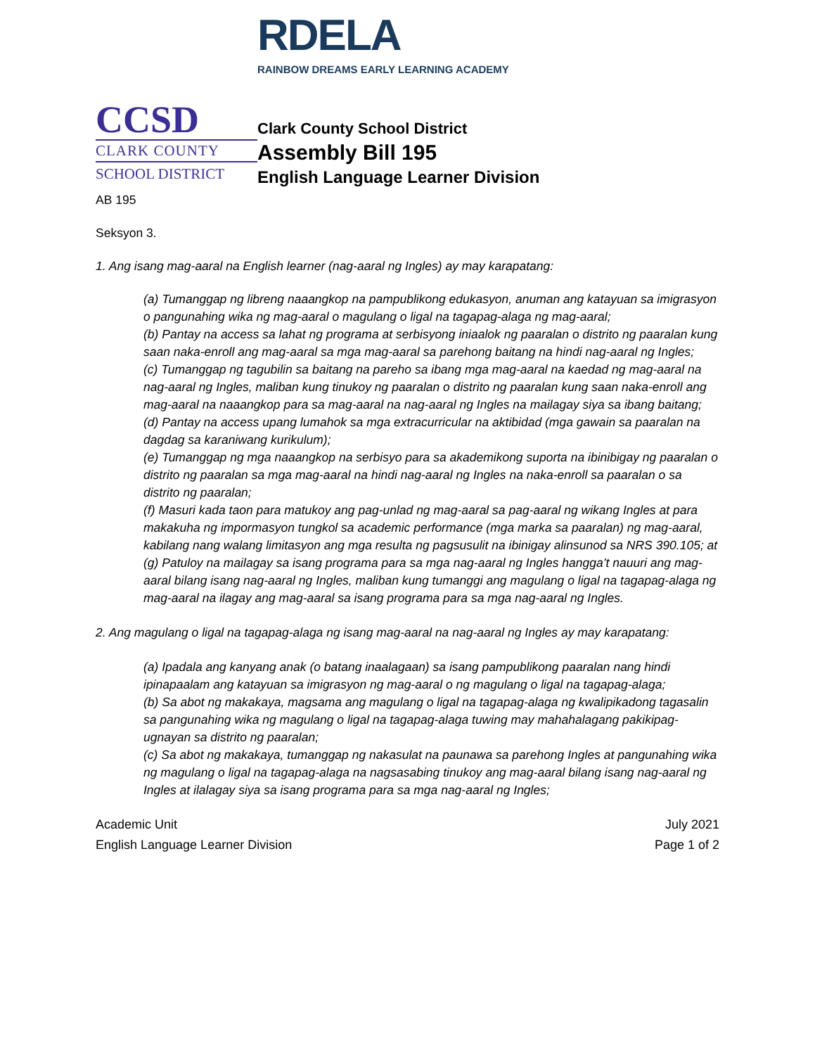RDELA
RAINBOW DREAMS EARLY LEARNING ACADEMY
CCSD
CLARK COUNTY
SCHOOL DISTRICT
Clark County School District
Assembly Bill 195
English Language Learner Division
AB 195
Seksyon 3.
1. Ang isang mag-aaral na English learner (nag-aaral ng Ingles) ay may karapatang:
(a) Tumanggap ng libreng naaangkop na pampublikong edukasyon, anuman ang katayuan sa imigrasyon o pangunahing wika ng mag-aaral o magulang o ligal na tagapag-alaga ng mag-aaral;
(b) Pantay na access sa lahat ng programa at serbisyong iniaalok ng paaralan o distrito ng paaralan kung saan naka-enroll ang mag-aaral sa mga mag-aaral sa parehong baitang na hindi nag-aaral ng Ingles;
(c) Tumanggap ng tagubilin sa baitang na pareho sa ibang mga mag-aaral na kaedad ng mag-aaral na nag-aaral ng Ingles, maliban kung tinukoy ng paaralan o distrito ng paaralan kung saan naka-enroll ang mag-aaral na naaangkop para sa mag-aaral na nag-aaral ng Ingles na mailagay siya sa ibang baitang;
(d) Pantay na access upang lumahok sa mga extracurricular na aktibidad (mga gawain sa paaralan na dagdag sa karaniwang kurikulum);
(e) Tumanggap ng mga naaangkop na serbisyo para sa akademikong suporta na ibinibigay ng paaralan o distrito ng paaralan sa mga mag-aaral na hindi nag-aaral ng Ingles na naka-enroll sa paaralan o sa distrito ng paaralan;
(f) Masuri kada taon para matukoy ang pag-unlad ng mag-aaral sa pag-aaral ng wikang Ingles at para makakuha ng impormasyon tungkol sa academic performance (mga marka sa paaralan) ng mag-aaral, kabilang nang walang limitasyon ang mga resulta ng pagsusulit na ibinigay alinsunod sa NRS 390.105; at
(g) Patuloy na mailagay sa isang programa para sa mga nag-aaral ng Ingles hangga’t nauuri ang mag-aaral bilang isang nag-aaral ng Ingles, maliban kung tumanggi ang magulang o ligal na tagapag-alaga ng mag-aaral na ilagay ang mag-aaral sa isang programa para sa mga nag-aaral ng Ingles.
2. Ang magulang o ligal na tagapag-alaga ng isang mag-aaral na nag-aaral ng Ingles ay may karapatang:
(a) Ipadala ang kanyang anak (o batang inaalagaan) sa isang pampublikong paaralan nang hindi ipinapaalam ang katayuan sa imigrasyon ng mag-aaral o ng magulang o ligal na tagapag-alaga;
(b) Sa abot ng makakaya, magsama ang magulang o ligal na tagapag-alaga ng kwalipikadong tagasalin sa pangunahing wika ng magulang o ligal na tagapag-alaga tuwing may mahahalagang pakikipag-ugnayan sa distrito ng paaralan;
(c) Sa abot ng makakaya, tumanggap ng nakasulat na paunawa sa parehong Ingles at pangunahing wika ng magulang o ligal na tagapag-alaga na nagsasabing tinukoy ang mag-aaral bilang isang nag-aaral ng Ingles at ilalagay siya sa isang programa para sa mga nag-aaral ng Ingles;
Academic Unit
English Language Learner Division
July 2021
Page 1 of 2